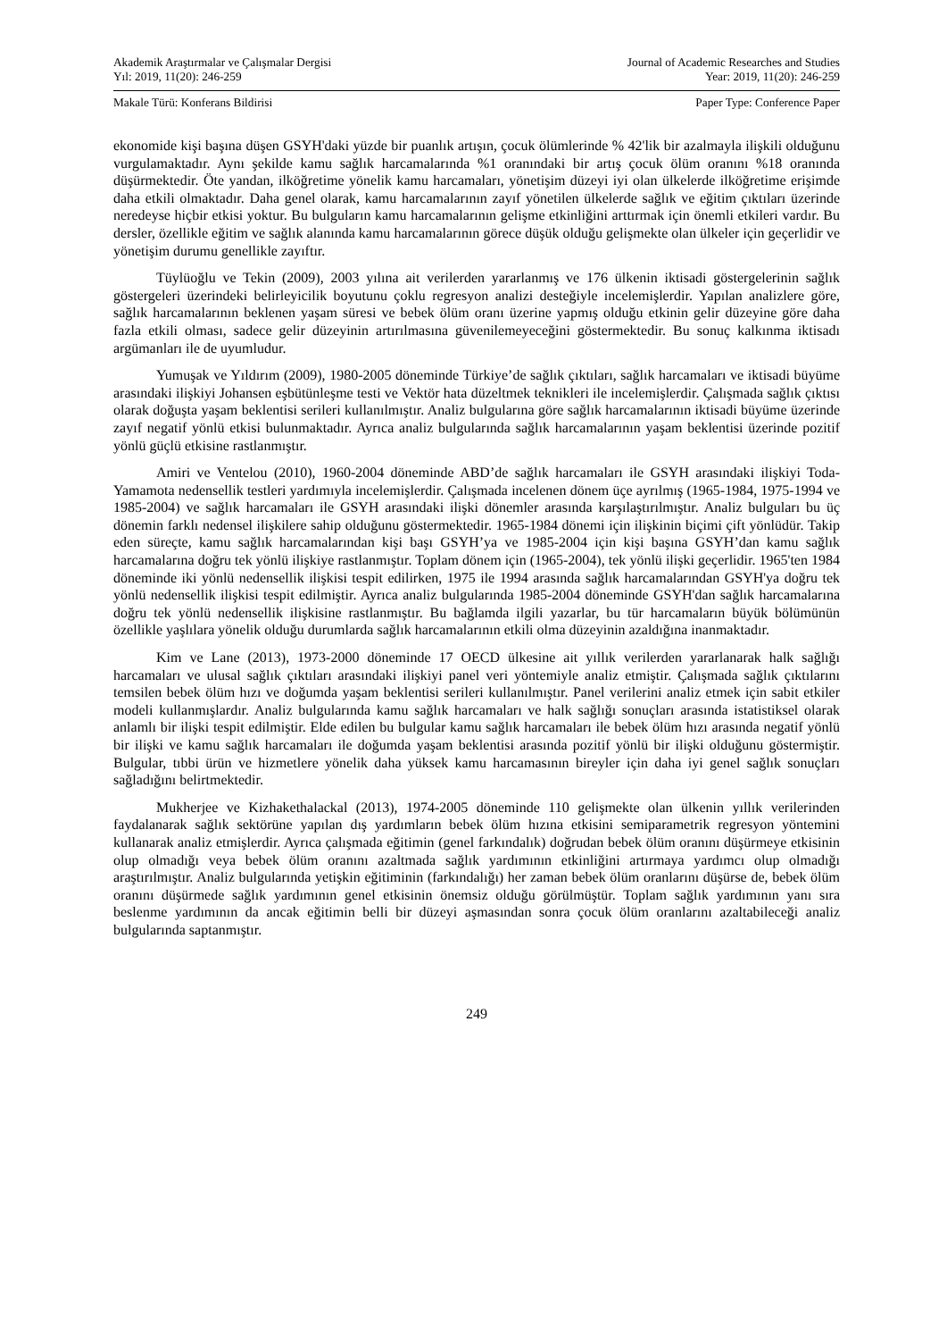Akademik Araştırmalar ve Çalışmalar Dergisi
Yıl: 2019, 11(20): 246-259
Journal of Academic Researches and Studies
Year: 2019, 11(20): 246-259
Makale Türü: Konferans Bildirisi
Paper Type: Conference Paper
ekonomide kişi başına düşen GSYH'daki yüzde bir puanlık artışın, çocuk ölümlerinde % 42'lik bir azalmayla ilişkili olduğunu vurgulamaktadır. Aynı şekilde kamu sağlık harcamalarında %1 oranındaki bir artış çocuk ölüm oranını %18 oranında düşürmektedir. Öte yandan, ilköğretime yönelik kamu harcamaları, yönetişim düzeyi iyi olan ülkelerde ilköğretime erişimde daha etkili olmaktadır. Daha genel olarak, kamu harcamalarının zayıf yönetilen ülkelerde sağlık ve eğitim çıktıları üzerinde neredeyse hiçbir etkisi yoktur. Bu bulguların kamu harcamalarının gelişme etkinliğini arttırmak için önemli etkileri vardır. Bu dersler, özellikle eğitim ve sağlık alanında kamu harcamalarının görece düşük olduğu gelişmekte olan ülkeler için geçerlidir ve yönetişim durumu genellikle zayıftır.
Tüylüoğlu ve Tekin (2009), 2003 yılına ait verilerden yararlanmış ve 176 ülkenin iktisadi göstergelerinin sağlık göstergeleri üzerindeki belirleyicilik boyutunu çoklu regresyon analizi desteğiyle incelemişlerdir. Yapılan analizlere göre, sağlık harcamalarının beklenen yaşam süresi ve bebek ölüm oranı üzerine yapmış olduğu etkinin gelir düzeyine göre daha fazla etkili olması, sadece gelir düzeyinin artırılmasına güvenilemeyeceğini göstermektedir. Bu sonuç kalkınma iktisadı argümanları ile de uyumludur.
Yumuşak ve Yıldırım (2009), 1980-2005 döneminde Türkiye’de sağlık çıktıları, sağlık harcamaları ve iktisadi büyüme arasındaki ilişkiyi Johansen eşbütünleşme testi ve Vektör hata düzeltmek teknikleri ile incelemişlerdir. Çalışmada sağlık çıktısı olarak doğuşta yaşam beklentisi serileri kullanılmıştır. Analiz bulgularına göre sağlık harcamalarının iktisadi büyüme üzerinde zayıf negatif yönlü etkisi bulunmaktadır. Ayrıca analiz bulgularında sağlık harcamalarının yaşam beklentisi üzerinde pozitif yönlü güçlü etkisine rastlanmıştır.
Amiri ve Ventelou (2010), 1960-2004 döneminde ABD’de sağlık harcamaları ile GSYH arasındaki ilişkiyi Toda-Yamamota nedensellik testleri yardımıyla incelemişlerdir. Çalışmada incelenen dönem üçe ayrılmış (1965-1984, 1975-1994 ve 1985-2004) ve sağlık harcamaları ile GSYH arasındaki ilişki dönemler arasında karşılaştırılmıştır. Analiz bulguları bu üç dönemin farklı nedensel ilişkilere sahip olduğunu göstermektedir. 1965-1984 dönemi için ilişkinin biçimi çift yönlüdür. Takip eden süreçte, kamu sağlık harcamalarından kişi başı GSYH’ya ve 1985-2004 için kişi başına GSYH’dan kamu sağlık harcamalarına doğru tek yönlü ilişkiye rastlanmıştır. Toplam dönem için (1965-2004), tek yönlü ilişki geçerlidir. 1965'ten 1984 döneminde iki yönlü nedensellik ilişkisi tespit edilirken, 1975 ile 1994 arasında sağlık harcamalarından GSYH'ya doğru tek yönlü nedensellik ilişkisi tespit edilmiştir. Ayrıca analiz bulgularında 1985-2004 döneminde GSYH'dan sağlık harcamalarına doğru tek yönlü nedensellik ilişkisine rastlanmıştır. Bu bağlamda ilgili yazarlar, bu tür harcamaların büyük bölümünün özellikle yaşlılara yönelik olduğu durumlarda sağlık harcamalarının etkili olma düzeyinin azaldığına inanmaktadır.
Kim ve Lane (2013), 1973-2000 döneminde 17 OECD ülkesine ait yıllık verilerden yararlanarak halk sağlığı harcamaları ve ulusal sağlık çıktıları arasındaki ilişkiyi panel veri yöntemiyle analiz etmiştir. Çalışmada sağlık çıktılarını temsilen bebek ölüm hızı ve doğumda yaşam beklentisi serileri kullanılmıştır. Panel verilerini analiz etmek için sabit etkiler modeli kullanmışlardır. Analiz bulgularında kamu sağlık harcamaları ve halk sağlığı sonuçları arasında istatistiksel olarak anlamlı bir ilişki tespit edilmiştir. Elde edilen bu bulgular kamu sağlık harcamaları ile bebek ölüm hızı arasında negatif yönlü bir ilişki ve kamu sağlık harcamaları ile doğumda yaşam beklentisi arasında pozitif yönlü bir ilişki olduğunu göstermiştir. Bulgular, tıbbi ürün ve hizmetlere yönelik daha yüksek kamu harcamasının bireyler için daha iyi genel sağlık sonuçları sağladığını belirtmektedir.
Mukherjee ve Kizhakethalackal (2013), 1974-2005 döneminde 110 gelişmekte olan ülkenin yıllık verilerinden faydalanarak sağlık sektörüne yapılan dış yardımların bebek ölüm hızına etkisini semiparametrik regresyon yöntemini kullanarak analiz etmişlerdir. Ayrıca çalışmada eğitimin (genel farkındalık) doğrudan bebek ölüm oranını düşürmeye etkisinin olup olmadığı veya bebek ölüm oranını azaltmada sağlık yardımının etkinliğini artırmaya yardımcı olup olmadığı araştırılmıştır. Analiz bulgularında yetişkin eğitiminin (farkındalığı) her zaman bebek ölüm oranlarını düşürse de, bebek ölüm oranını düşürmede sağlık yardımının genel etkisinin önemsiz olduğu görülmüştür. Toplam sağlık yardımının yanı sıra beslenme yardımının da ancak eğitimin belli bir düzeyi aşmasından sonra çocuk ölüm oranlarını azaltabileceği analiz bulgularında saptanmıştır.
249